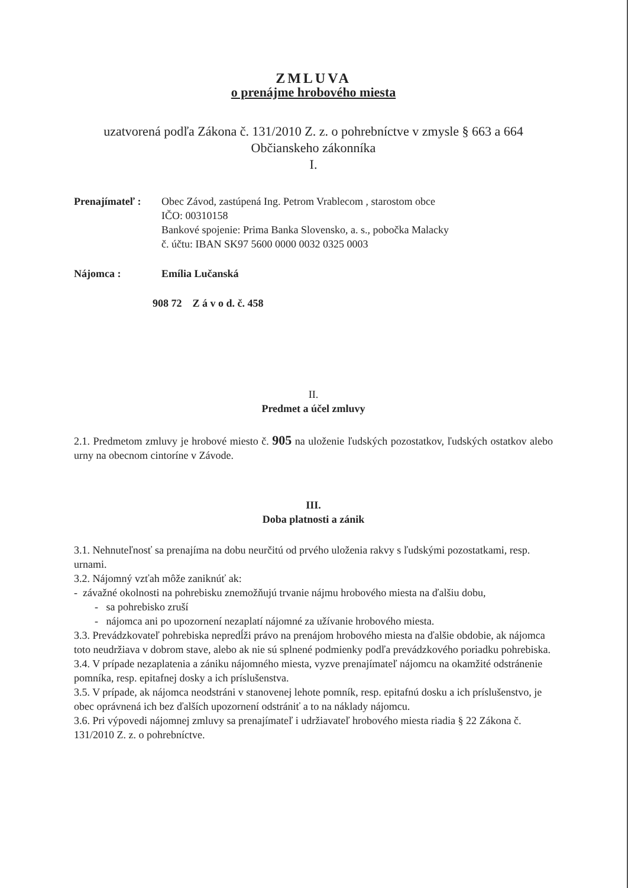ZMLUVA
o prenájme hrobového miesta
uzatvorená podľa Zákona č. 131/2010 Z. z. o pohrebníctve v zmysle § 663 a 664
Občianskeho zákonníka
I.
Prenajímateľ :
Obec Závod, zastúpená Ing. Petrom Vrablecom , starostom obce
IČO: 00310158
Bankové spojenie: Prima Banka Slovensko, a. s., pobočka Malacky
č. účtu: IBAN SK97 5600 0000 0032 0325 0003
Nájomca : Emília Lučanská
908 72 Z á v o d. č. 458
II.
Predmet a účel zmluvy
2.1. Predmetom zmluvy je hrobové miesto č. 905 na uloženie ľudských pozostatkov, ľudských ostatkov alebo urny na obecnom cintoríne v Závode.
III.
Doba platnosti a zánik
3.1. Nehnuteľnosť sa prenajíma na dobu neurčitú od prvého uloženia rakvy s ľudskými pozostatkami, resp. urnami.
3.2. Nájomný vzťah môže zaniknúť ak:
- závažné okolnosti na pohrebisku znemožňujú trvanie nájmu hrobového miesta na ďalšiu dobu,
- sa pohrebisko zruší
- nájomca ani po upozornení nezaplatí nájomné za užívanie hrobového miesta.
3.3. Prevádzkovateľ pohrebiska nepredĺži právo na prenájom hrobového miesta na ďalšie obdobie, ak nájomca toto neudržiava v dobrom stave, alebo ak nie sú splnené podmienky podľa prevádzkového poriadku pohrebiska.
3.4. V prípade nezaplatenia a zániku nájomného miesta, vyzve prenajímateľ nájomcu na okamžité odstránenie pomníka, resp. epitafnej dosky a ich príslušenstva.
3.5. V prípade, ak nájomca neodstráni v stanovenej lehote pomník, resp. epitafnú dosku a ich príslušenstvo, je obec oprávnená ich bez ďalších upozornení odstrániť a to na náklady nájomcu.
3.6. Pri výpovedi nájomnej zmluvy sa prenajímateľ i udržiavateľ hrobového miesta riadia § 22 Zákona č. 131/2010 Z. z. o pohrebníctve.